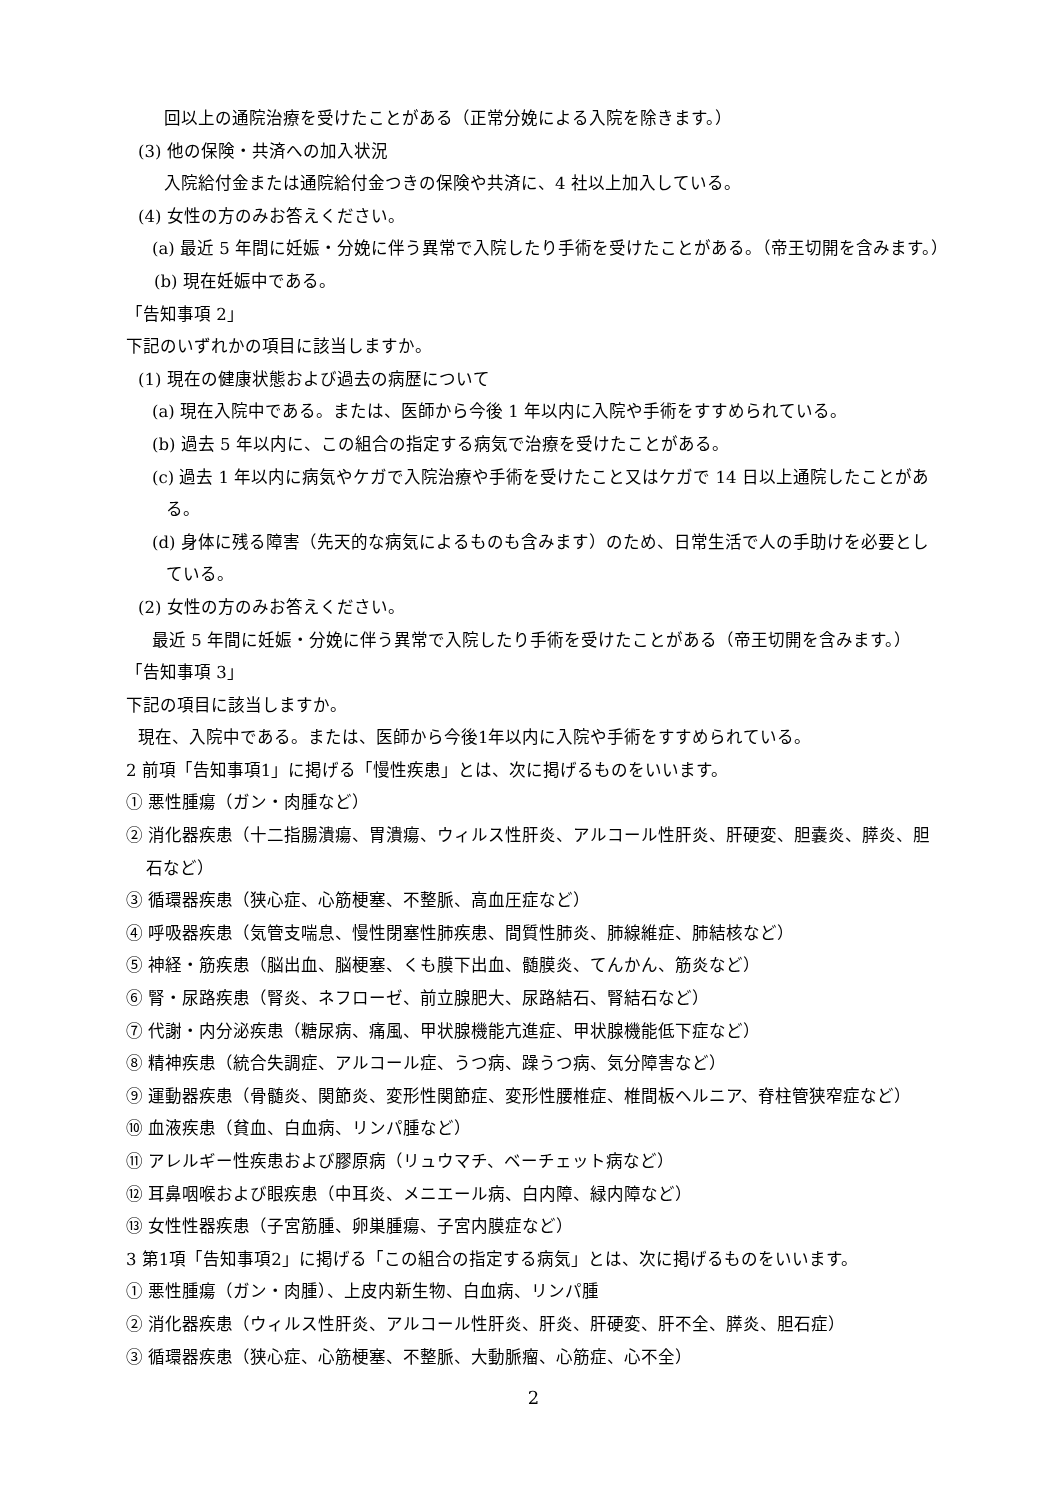回以上の通院治療を受けたことがある（正常分娩による入院を除きます。）
(3) 他の保険・共済への加入状況
入院給付金または通院給付金つきの保険や共済に、4 社以上加入している。
(4) 女性の方のみお答えください。
(a) 最近 5 年間に妊娠・分娩に伴う異常で入院したり手術を受けたことがある。（帝王切開を含みます。）
(b) 現在妊娠中である。
「告知事項 2」
下記のいずれかの項目に該当しますか。
(1) 現在の健康状態および過去の病歴について
(a) 現在入院中である。または、医師から今後 1 年以内に入院や手術をすすめられている。
(b) 過去 5 年以内に、この組合の指定する病気で治療を受けたことがある。
(c) 過去 1 年以内に病気やケガで入院治療や手術を受けたこと又はケガで 14 日以上通院したことがある。
(d) 身体に残る障害（先天的な病気によるものも含みます）のため、日常生活で人の手助けを必要としている。
(2) 女性の方のみお答えください。
最近 5 年間に妊娠・分娩に伴う異常で入院したり手術を受けたことがある（帝王切開を含みます。）
「告知事項 3」
下記の項目に該当しますか。
現在、入院中である。または、医師から今後1年以内に入院や手術をすすめられている。
2 前項「告知事項1」に掲げる「慢性疾患」とは、次に掲げるものをいいます。
① 悪性腫瘍（ガン・肉腫など）
② 消化器疾患（十二指腸潰瘍、胃潰瘍、ウィルス性肝炎、アルコール性肝炎、肝硬変、胆嚢炎、膵炎、胆石など）
③ 循環器疾患（狭心症、心筋梗塞、不整脈、高血圧症など）
④ 呼吸器疾患（気管支喘息、慢性閉塞性肺疾患、間質性肺炎、肺線維症、肺結核など）
⑤ 神経・筋疾患（脳出血、脳梗塞、くも膜下出血、髄膜炎、てんかん、筋炎など）
⑥ 腎・尿路疾患（腎炎、ネフローゼ、前立腺肥大、尿路結石、腎結石など）
⑦ 代謝・内分泌疾患（糖尿病、痛風、甲状腺機能亢進症、甲状腺機能低下症など）
⑧ 精神疾患（統合失調症、アルコール症、うつ病、躁うつ病、気分障害など）
⑨ 運動器疾患（骨髄炎、関節炎、変形性関節症、変形性腰椎症、椎間板ヘルニア、脊柱管狭窄症など）
⑩ 血液疾患（貧血、白血病、リンパ腫など）
⑪ アレルギー性疾患および膠原病（リュウマチ、ベーチェット病など）
⑫ 耳鼻咽喉および眼疾患（中耳炎、メニエール病、白内障、緑内障など）
⑬ 女性性器疾患（子宮筋腫、卵巣腫瘍、子宮内膜症など）
3 第1項「告知事項2」に掲げる「この組合の指定する病気」とは、次に掲げるものをいいます。
① 悪性腫瘍（ガン・肉腫）、上皮内新生物、白血病、リンパ腫
② 消化器疾患（ウィルス性肝炎、アルコール性肝炎、肝炎、肝硬変、肝不全、膵炎、胆石症）
③ 循環器疾患（狭心症、心筋梗塞、不整脈、大動脈瘤、心筋症、心不全）
2